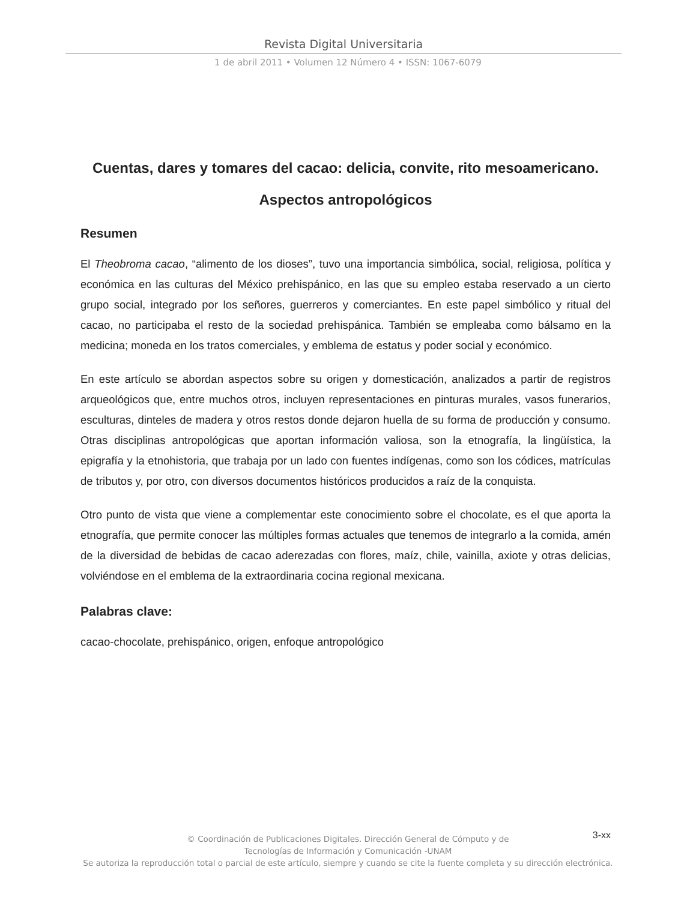Revista Digital Universitaria
1 de abril 2011 • Volumen 12 Número 4 • ISSN: 1067-6079
Cuentas, dares y tomares del cacao: delicia, convite, rito mesoamericano.
Aspectos antropológicos
Resumen
El Theobroma cacao, “alimento de los dioses”, tuvo una importancia simbólica, social, religiosa, política y económica en las culturas del México prehispánico, en las que su empleo estaba reservado a un cierto grupo social, integrado por los señores, guerreros y comerciantes. En este papel simbólico y ritual del cacao, no participaba el resto de la sociedad prehispánica. También se empleaba como bálsamo en la medicina; moneda en los tratos comerciales, y emblema de estatus y poder social y económico.
En este artículo se abordan aspectos sobre su origen y domesticación, analizados a partir de registros arqueológicos que, entre muchos otros, incluyen representaciones en pinturas murales, vasos funerarios, esculturas, dinteles de madera y otros restos donde dejaron huella de su forma de producción y consumo. Otras disciplinas antropológicas que aportan información valiosa, son la etnografía, la lingüística, la epigrafía y la etnohistoria, que trabaja por un lado con fuentes indígenas, como son los códices, matrículas de tributos y, por otro, con diversos documentos históricos producidos a raíz de la conquista.
Otro punto de vista que viene a complementar este conocimiento sobre el chocolate, es el que aporta la etnografía, que permite conocer las múltiples formas actuales que tenemos de integrarlo a la comida, amén de la diversidad de bebidas de cacao aderezadas con flores, maíz, chile, vainilla, axiote y otras delicias, volviéndose en el emblema de la extraordinaria cocina regional mexicana.
Palabras clave:
cacao-chocolate, prehispánico, origen, enfoque antropológico
3-xx
© Coordinación de Publicaciones Digitales. Dirección General de Cómputo y de
Tecnologías de Información y Comunicación -UNAM
Se autoriza la reproducción total o parcial de este artículo, siempre y cuando se cite la fuente completa y su dirección electrónica.